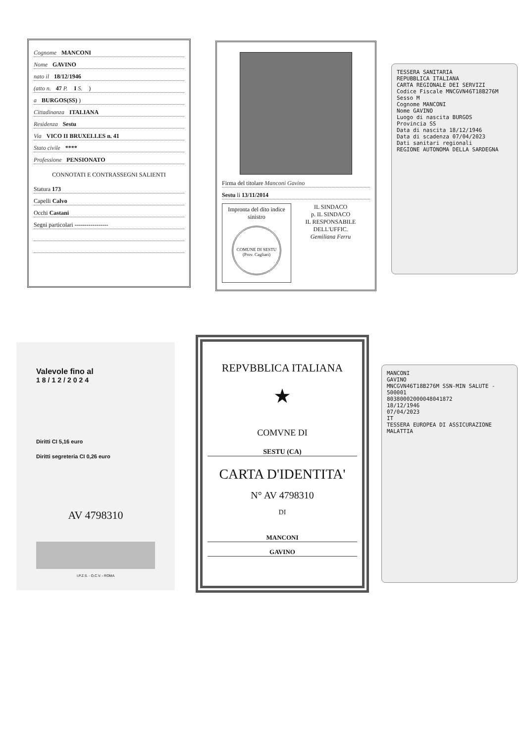Cognome MANCONI
Nome GAVINO
nato il 18/12/1946
(atto n. 47 P. I S. )
a BURGOS(SS) )
Cittadinanza ITALIANA
Residenza Sestu
Via VICO II BRUXELLES n. 41
Stato civile ****
Professione PENSIONATO
CONNOTATI E CONTRASSEGNI SALIENTI
Statura 173
Capelli Calvo
Occhi Castani
Segni particolari -----------------
Firma del titolare Manconi Gavino
Sestu li 13/11/2014
Impronta del dito indice sinistro
COMUNE DI SESTU (Prov. Cagliari)
IL SINDACO
p. IL SINDACO
IL RESPONSABILE DELL'UFFIC.
Gemiliana Ferru
TESSERA SANITARIA
REPUBBLICA ITALIANA
CARTA REGIONALE DEI SERVIZI
Codice Fiscale MNCGVN46T18B276M Sesso M
Cognome MANCONI
Nome GAVINO
Luogo di nascita BURGOS
Provincia SS
Data di nascita 18/12/1946
Data di scadenza 07/04/2023
Dati sanitari regionali
REGIONE AUTONOMA DELLA SARDEGNA
Valevole fino al
18/12/2024
Diritti CI 5,16 euro
Diritti segreteria CI 0,26 euro
AV 4798310
I.P.Z.S. - O.C.V. - ROMA
REPVBBLICA ITALIANA
★
COMVNE DI
SESTU (CA)
CARTA D'IDENTITA'
N° AV 4798310
DI
MANCONI
GAVINO
MANCONI
GAVINO
MNCGVN46T18B276M SSN-MIN SALUTE - 500001
80380002000048041872
18/12/1946
07/04/2023
IT
TESSERA EUROPEA DI ASSICURAZIONE MALATTIA